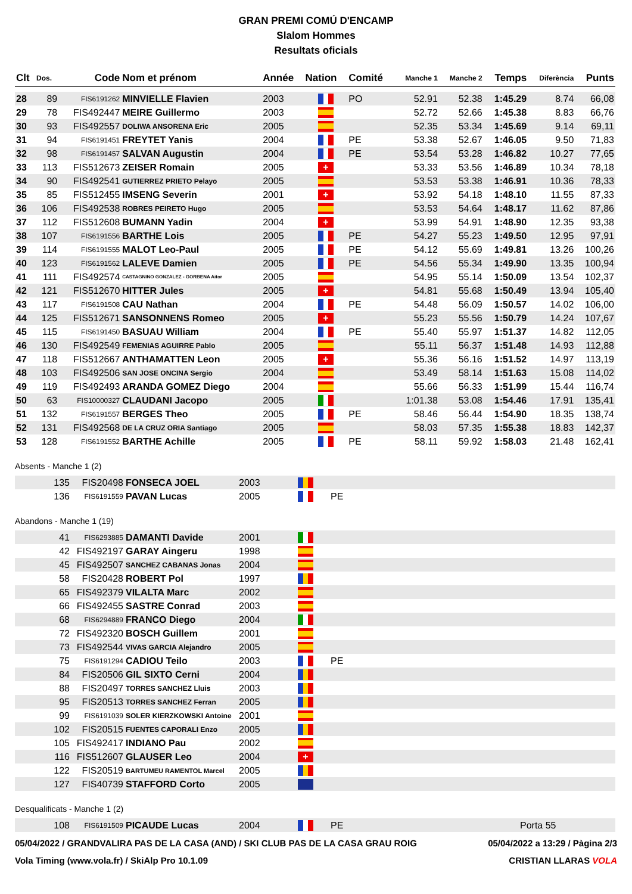GRAN PREMI COMÚ D'ENCAMP
Slalom Hommes
Resultats oficials
| Clt | Dos. | Code | Nom et prénom | Année | Nation | Comité | Manche 1 | Manche 2 | Temps | Diferència | Punts |
| --- | --- | --- | --- | --- | --- | --- | --- | --- | --- | --- | --- |
| 28 | 89 | FIS6191262 | MINVIELLE Flavien | 2003 | | PO | 52.91 | 52.38 | 1:45.29 | 8.74 | 66,08 |
| 29 | 78 | FIS492447 | MEIRE Guillermo | 2003 | | | 52.72 | 52.66 | 1:45.38 | 8.83 | 66,76 |
| 30 | 93 | FIS492557 | DOLIWA ANSORENA Eric | 2005 | | | 52.35 | 53.34 | 1:45.69 | 9.14 | 69,11 |
| 31 | 94 | FIS6191451 | FREYTET Yanis | 2004 | | PE | 53.38 | 52.67 | 1:46.05 | 9.50 | 71,83 |
| 32 | 98 | FIS6191457 | SALVAN Augustin | 2004 | | PE | 53.54 | 53.28 | 1:46.82 | 10.27 | 77,65 |
| 33 | 113 | FIS512673 | ZEISER Romain | 2005 | + | | 53.33 | 53.56 | 1:46.89 | 10.34 | 78,18 |
| 34 | 90 | FIS492541 | GUTIERREZ PRIETO Pelayo | 2005 | | | 53.53 | 53.38 | 1:46.91 | 10.36 | 78,33 |
| 35 | 85 | FIS512455 | IMSENG Severin | 2001 | + | | 53.92 | 54.18 | 1:48.10 | 11.55 | 87,33 |
| 36 | 106 | FIS492538 | ROBRES PEIRETO Hugo | 2005 | | | 53.53 | 54.64 | 1:48.17 | 11.62 | 87,86 |
| 37 | 112 | FIS512608 | BUMANN Yadin | 2004 | + | | 53.99 | 54.91 | 1:48.90 | 12.35 | 93,38 |
| 38 | 107 | FIS6191556 | BARTHE Lois | 2005 | | PE | 54.27 | 55.23 | 1:49.50 | 12.95 | 97,91 |
| 39 | 114 | FIS6191555 | MALOT Leo-Paul | 2005 | | PE | 54.12 | 55.69 | 1:49.81 | 13.26 | 100,26 |
| 40 | 123 | FIS6191562 | LALEVE Damien | 2005 | | PE | 54.56 | 55.34 | 1:49.90 | 13.35 | 100,94 |
| 41 | 111 | FIS492574 | CASTAGNINO GONZALEZ - GORBENA Aitor | 2005 | | | 54.95 | 55.14 | 1:50.09 | 13.54 | 102,37 |
| 42 | 121 | FIS512670 | HITTER Jules | 2005 | + | | 54.81 | 55.68 | 1:50.49 | 13.94 | 105,40 |
| 43 | 117 | FIS6191508 | CAU Nathan | 2004 | | PE | 54.48 | 56.09 | 1:50.57 | 14.02 | 106,00 |
| 44 | 125 | FIS512671 | SANSONNENS Romeo | 2005 | + | | 55.23 | 55.56 | 1:50.79 | 14.24 | 107,67 |
| 45 | 115 | FIS6191450 | BASUAU William | 2004 | | PE | 55.40 | 55.97 | 1:51.37 | 14.82 | 112,05 |
| 46 | 130 | FIS492549 | FEMENIAS AGUIRRE Pablo | 2005 | | | 55.11 | 56.37 | 1:51.48 | 14.93 | 112,88 |
| 47 | 118 | FIS512667 | ANTHAMATTEN Leon | 2005 | + | | 55.36 | 56.16 | 1:51.52 | 14.97 | 113,19 |
| 48 | 103 | FIS492506 | SAN JOSE ONCINA Sergio | 2004 | | | 53.49 | 58.14 | 1:51.63 | 15.08 | 114,02 |
| 49 | 119 | FIS492493 | ARANDA GOMEZ Diego | 2004 | | | 55.66 | 56.33 | 1:51.99 | 15.44 | 116,74 |
| 50 | 63 | FIS10000327 | CLAUDANI Jacopo | 2005 | | | 1:01.38 | 53.08 | 1:54.46 | 17.91 | 135,41 |
| 51 | 132 | FIS6191557 | BERGES Theo | 2005 | | PE | 58.46 | 56.44 | 1:54.90 | 18.35 | 138,74 |
| 52 | 131 | FIS492568 | DE LA CRUZ ORIA Santiago | 2005 | | | 58.03 | 57.35 | 1:55.38 | 18.83 | 142,37 |
| 53 | 128 | FIS6191552 | BARTHE Achille | 2005 | | PE | 58.11 | 59.92 | 1:58.03 | 21.48 | 162,41 |
Absents - Manche 1 (2)
| | 135 | FIS20498 | FONSECA JOEL | 2003 | | | |
| | 136 | FIS6191559 | PAVAN Lucas | 2005 | | PE | |
Abandons - Manche 1 (19)
| | 41 | FIS6293885 | DAMANTI Davide | 2001 | | | |
| | 42 | FIS492197 | GARAY Aingeru | 1998 | | | |
| | 45 | FIS492507 | SANCHEZ CABANAS Jonas | 2004 | | | |
| | 58 | FIS20428 | ROBERT Pol | 1997 | | | |
| | 65 | FIS492379 | VILALTA Marc | 2002 | | | |
| | 66 | FIS492455 | SASTRE Conrad | 2003 | | | |
| | 68 | FIS6294889 | FRANCO Diego | 2004 | | | |
| | 72 | FIS492320 | BOSCH Guillem | 2001 | | | |
| | 73 | FIS492544 | VIVAS GARCIA Alejandro | 2005 | | | |
| | 75 | FIS6191294 | CADIOU Teilo | 2003 | | PE | |
| | 84 | FIS20506 | GIL SIXTO Cerni | 2004 | | | |
| | 88 | FIS20497 | TORRES SANCHEZ Lluis | 2003 | | | |
| | 95 | FIS20513 | TORRES SANCHEZ Ferran | 2005 | | | |
| | 99 | FIS6191039 | SOLER KIERZKOWSKI Antoine | 2001 | | | |
| | 102 | FIS20515 | FUENTES CAPORALI Enzo | 2005 | | | |
| | 105 | FIS492417 | INDIANO Pau | 2002 | | | |
| | 116 | FIS512607 | GLAUSER Leo | 2004 | + | | |
| | 122 | FIS20519 | BARTUMEU RAMENTOL Marcel | 2005 | | | |
| | 127 | FIS40739 | STAFFORD Corto | 2005 | | | |
Desqualificats - Manche 1 (2)
| | 108 | FIS6191509 | PICAUDE Lucas | 2004 | | PE | | Porta 55 |
05/04/2022 / GRANDVALIRA PAS DE LA CASA (AND) / SKI CLUB PAS DE LA CASA GRAU ROIG 05/04/2022 a 13:29 / Pàgina 2/3
Vola Timing (www.vola.fr) / SkiAlp Pro 10.1.09 CRISTIAN LLARAS VOLA